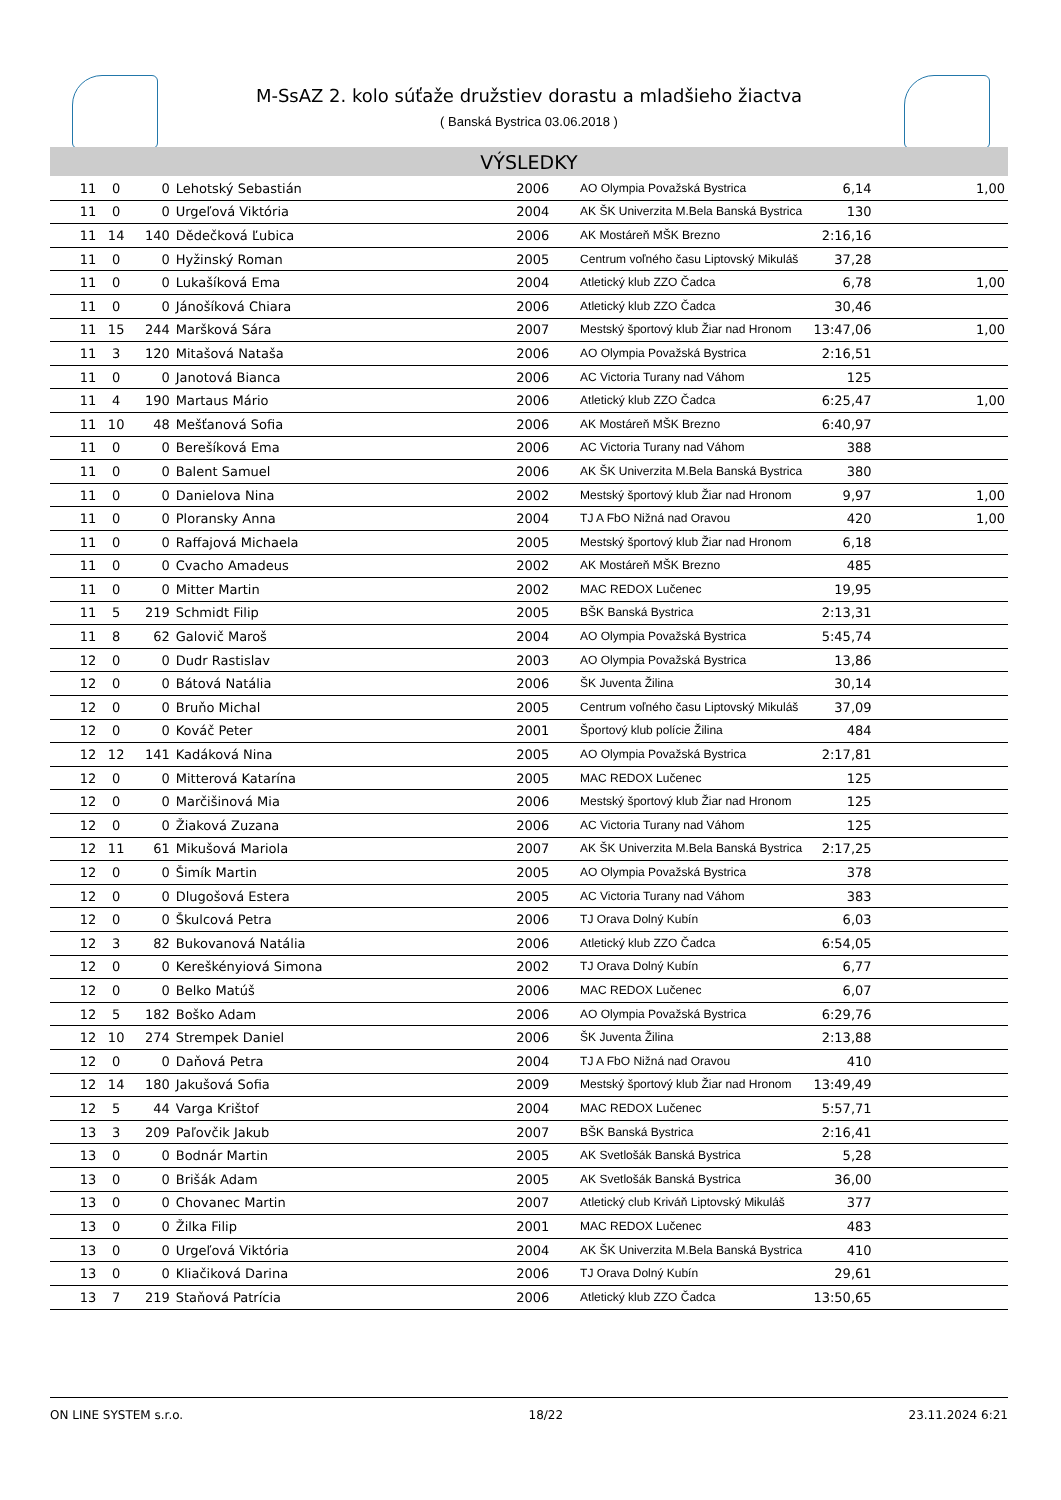M-SsAZ 2. kolo súťaže družstiev dorastu a mladšieho žiactva
( Banská Bystrica 03.06.2018 )
VÝSLEDKY
| 11 | 0 | 0 | Lehotský Sebastián | 2006 | AO Olympia Považská Bystrica | 6,14 | 1,00 |
| 11 | 0 | 0 | Urgeľová Viktória | 2004 | AK ŠK Univerzita M.Bela Banská Bystrica | 130 | |
| 11 | 14 | 140 | Dědečková Ľubica | 2006 | AK Mostáreň MŠK Brezno | 2:16,16 | |
| 11 | 0 | 0 | Hyžinský Roman | 2005 | Centrum voľného času Liptovský Mikuláš | 37,28 | |
| 11 | 0 | 0 | Lukašíková Ema | 2004 | Atletický klub ZZO Čadca | 6,78 | 1,00 |
| 11 | 0 | 0 | Jánošíková Chiara | 2006 | Atletický klub ZZO Čadca | 30,46 | |
| 11 | 15 | 244 | Maršková Sára | 2007 | Mestský športový klub Žiar nad Hronom | 13:47,06 | 1,00 |
| 11 | 3 | 120 | Mitašová Nataša | 2006 | AO Olympia Považská Bystrica | 2:16,51 | |
| 11 | 0 | 0 | Janotová Bianca | 2006 | AC Victoria Turany nad Váhom | 125 | |
| 11 | 4 | 190 | Martaus Mário | 2006 | Atletický klub ZZO Čadca | 6:25,47 | 1,00 |
| 11 | 10 | 48 | Mešťanová Sofia | 2006 | AK Mostáreň MŠK Brezno | 6:40,97 | |
| 11 | 0 | 0 | Berešíková Ema | 2006 | AC Victoria Turany nad Váhom | 388 | |
| 11 | 0 | 0 | Balent Samuel | 2006 | AK ŠK Univerzita M.Bela Banská Bystrica | 380 | |
| 11 | 0 | 0 | Danielova Nina | 2002 | Mestský športový klub Žiar nad Hronom | 9,97 | 1,00 |
| 11 | 0 | 0 | Ploransky Anna | 2004 | TJ A FbO Nižná nad Oravou | 420 | 1,00 |
| 11 | 0 | 0 | Raffajová Michaela | 2005 | Mestský športový klub Žiar nad Hronom | 6,18 | |
| 11 | 0 | 0 | Cvacho Amadeus | 2002 | AK Mostáreň MŠK Brezno | 485 | |
| 11 | 0 | 0 | Mitter Martin | 2002 | MAC REDOX Lučenec | 19,95 | |
| 11 | 5 | 219 | Schmidt Filip | 2005 | BŠK Banská Bystrica | 2:13,31 | |
| 11 | 8 | 62 | Galovič Maroš | 2004 | AO Olympia Považská Bystrica | 5:45,74 | |
| 12 | 0 | 0 | Dudr Rastislav | 2003 | AO Olympia Považská Bystrica | 13,86 | |
| 12 | 0 | 0 | Bátová Natália | 2006 | ŠK Juventa Žilina | 30,14 | |
| 12 | 0 | 0 | Bruňo Michal | 2005 | Centrum voľného času Liptovský Mikuláš | 37,09 | |
| 12 | 0 | 0 | Kováč Peter | 2001 | Športový klub polície Žilina | 484 | |
| 12 | 12 | 141 | Kadáková Nina | 2005 | AO Olympia Považská Bystrica | 2:17,81 | |
| 12 | 0 | 0 | Mitterová Katarína | 2005 | MAC REDOX Lučenec | 125 | |
| 12 | 0 | 0 | Marčišinová Mia | 2006 | Mestský športový klub Žiar nad Hronom | 125 | |
| 12 | 0 | 0 | Žiaková Zuzana | 2006 | AC Victoria Turany nad Váhom | 125 | |
| 12 | 11 | 61 | Mikušová Mariola | 2007 | AK ŠK Univerzita M.Bela Banská Bystrica | 2:17,25 | |
| 12 | 0 | 0 | Šimík Martin | 2005 | AO Olympia Považská Bystrica | 378 | |
| 12 | 0 | 0 | Dlugošová Estera | 2005 | AC Victoria Turany nad Váhom | 383 | |
| 12 | 0 | 0 | Škulcová Petra | 2006 | TJ Orava Dolný Kubín | 6,03 | |
| 12 | 3 | 82 | Bukovanová Natália | 2006 | Atletický klub ZZO Čadca | 6:54,05 | |
| 12 | 0 | 0 | Kereškényiová Simona | 2002 | TJ Orava Dolný Kubín | 6,77 | |
| 12 | 0 | 0 | Belko Matúš | 2006 | MAC REDOX Lučenec | 6,07 | |
| 12 | 5 | 182 | Boško Adam | 2006 | AO Olympia Považská Bystrica | 6:29,76 | |
| 12 | 10 | 274 | Strempek Daniel | 2006 | ŠK Juventa Žilina | 2:13,88 | |
| 12 | 0 | 0 | Daňová Petra | 2004 | TJ A FbO Nižná nad Oravou | 410 | |
| 12 | 14 | 180 | Jakušová Sofia | 2009 | Mestský športový klub Žiar nad Hronom | 13:49,49 | |
| 12 | 5 | 44 | Varga Krištof | 2004 | MAC REDOX Lučenec | 5:57,71 | |
| 13 | 3 | 209 | Paľovčik Jakub | 2007 | BŠK Banská Bystrica | 2:16,41 | |
| 13 | 0 | 0 | Bodnár Martin | 2005 | AK Svetlošák Banská Bystrica | 5,28 | |
| 13 | 0 | 0 | Brišák Adam | 2005 | AK Svetlošák Banská Bystrica | 36,00 | |
| 13 | 0 | 0 | Chovanec Martin | 2007 | Atletický club Kriváň Liptovský Mikuláš | 377 | |
| 13 | 0 | 0 | Žilka Filip | 2001 | MAC REDOX Lučenec | 483 | |
| 13 | 0 | 0 | Urgeľová Viktória | 2004 | AK ŠK Univerzita M.Bela Banská Bystrica | 410 | |
| 13 | 0 | 0 | Kliačiková Darina | 2006 | TJ Orava Dolný Kubín | 29,61 | |
| 13 | 7 | 219 | Staňová Patrícia | 2006 | Atletický klub ZZO Čadca | 13:50,65 | |
ON LINE SYSTEM s.r.o. 18/22 23.11.2024 6:21